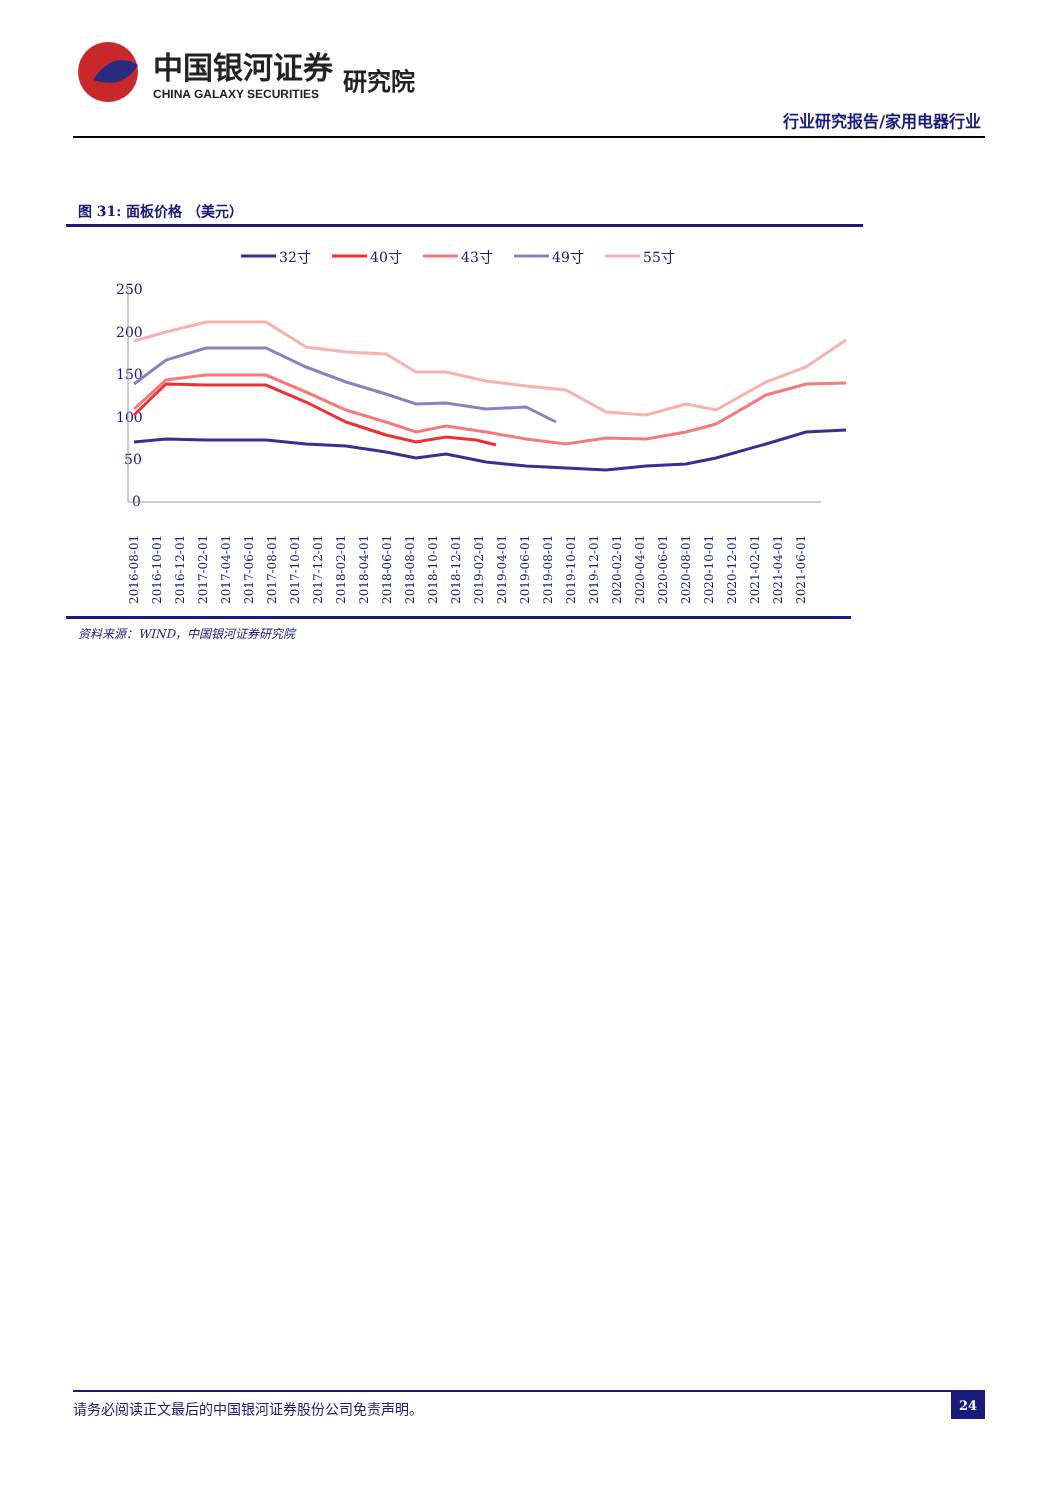中国银河证券
CHINA GALAXY SECURITIES
研究院
行业研究报告/家用电器行业
图 31: 面板价格 （美元）
32寸
40寸
43寸
49寸
55寸
250
200
150
100
50
0
2016-08-01
2016-10-01
2016-12-01
2017-02-01
2017-04-01
2017-06-01
2017-08-01
2017-10-01
2017-12-01
2018-02-01
2018-04-01
2018-06-01
2018-08-01
2018-10-01
2018-12-01
2019-02-01
2019-04-01
2019-06-01
2019-08-01
2019-10-01
2019-12-01
2020-02-01
2020-04-01
2020-06-01
2020-08-01
2020-10-01
2020-12-01
2021-02-01
2021-04-01
2021-06-01
资料来源：WIND，中国银河证券研究院
请务必阅读正文最后的中国银河证券股份公司免责声明。 24